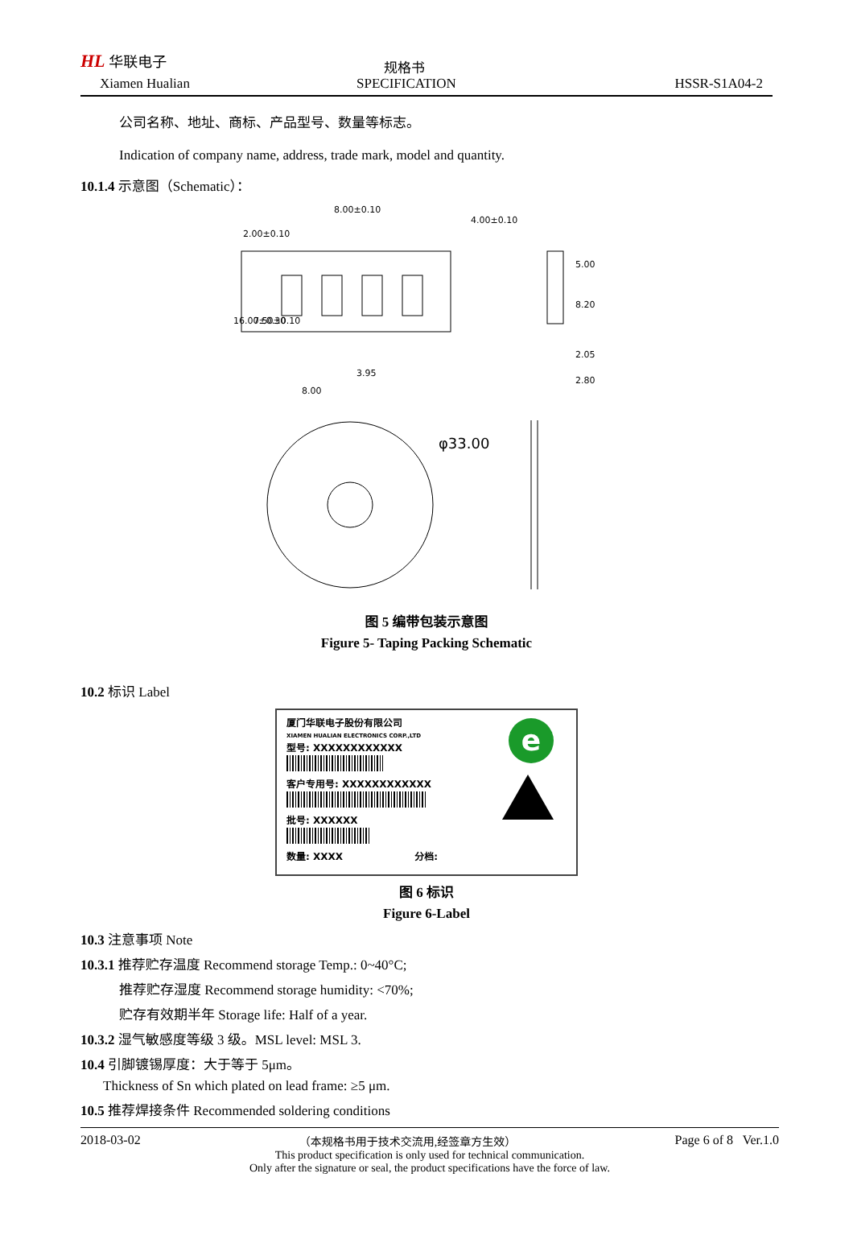HL 华联电子
Xiamen Hualian
规格书
SPECIFICATION HSSR-S1A04-2
公司名称、地址、商标、产品型号、数量等标志。
Indication of company name, address, trade mark, model and quantity.
10.1.4 示意图（Schematic）：
8.00±0.10
4.00±0.10
2.00±0.10
3.95
8.00
2.05
2.80
5.00
8.20
16.00±0.30
7.50±0.10
φ33.00
图 5 编带包装示意图
Figure 5- Taping Packing Schematic
10.2 标识 Label
厦门华联电子股份有限公司
XIAMEN HUALIAN ELECTRONICS CORP.,LTD
型号: XXXXXXXXXXXX
客户专用号: XXXXXXXXXXXX
批号: XXXXXX
数量: XXXX 分档:
e
图 6 标识
Figure 6-Label
10.3 注意事项 Note
10.3.1 推荐贮存温度 Recommend storage Temp.: 0~40°C;
推荐贮存湿度 Recommend storage humidity: <70%;
贮存有效期半年 Storage life: Half of a year.
10.3.2 湿气敏感度等级 3 级。MSL level: MSL 3.
10.4 引脚镀锡厚度：大于等于 5μm。
Thickness of Sn which plated on lead frame: ≥5 μm.
10.5 推荐焊接条件 Recommended soldering conditions
2018-03-02 （本规格书用于技术交流用,经签章方生效） Page 6 of 8 Ver.1.0
This product specification is only used for technical communication.
Only after the signature or seal, the product specifications have the force of law.